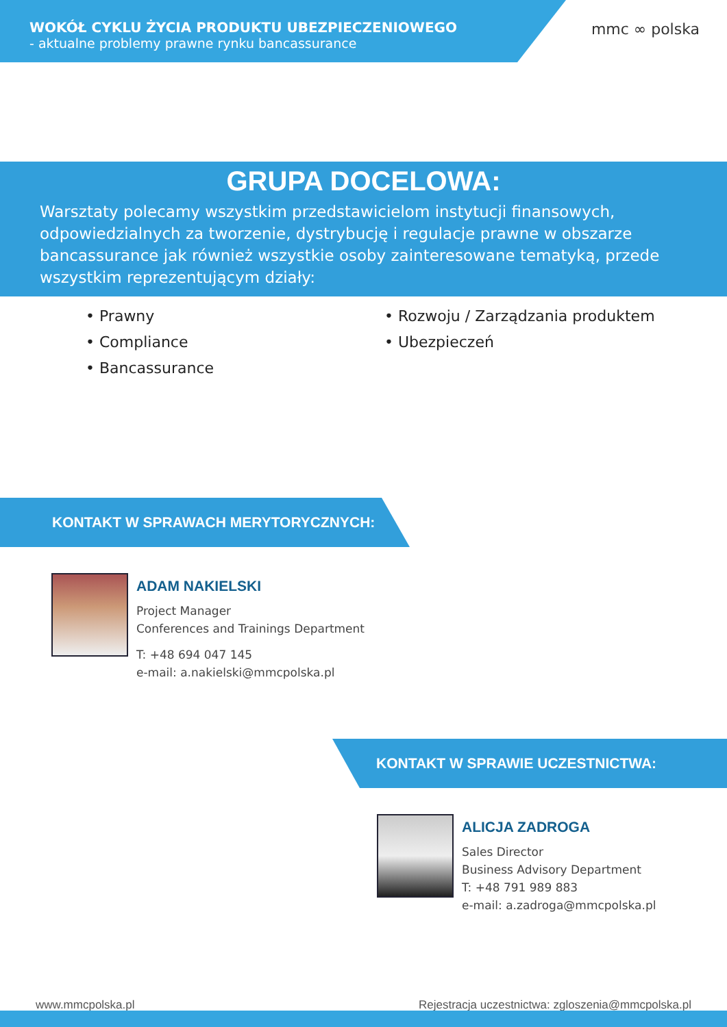WOKÓŁ CYKLU ŻYCIA PRODUKTU UBEZPIECZENIOWEGO
- aktualne problemy prawne rynku bancassurance
mmc ∞ polska
GRUPA DOCELOWA:
Warsztaty polecamy wszystkim przedstawicielom instytucji finansowych, odpowiedzialnych za tworzenie, dystrybucję i regulacje prawne w obszarze bancassurance jak również wszystkie osoby zainteresowane tematyką, przede wszystkim reprezentującym działy:
• Prawny
• Compliance
• Bancassurance
• Rozwoju / Zarządzania produktem
• Ubezpieczeń
KONTAKT W SPRAWACH MERYTORYCZNYCH:
ADAM NAKIELSKI
Project Manager
Conferences and Trainings Department
T: +48 694 047 145
e-mail: a.nakielski@mmcpolska.pl
KONTAKT W SPRAWIE UCZESTNICTWA:
ALICJA ZADROGA
Sales Director
Business Advisory Department
T: +48 791 989 883
e-mail: a.zadroga@mmcpolska.pl
www.mmcpolska.pl Rejestracja uczestnictwa: zgloszenia@mmcpolska.pl